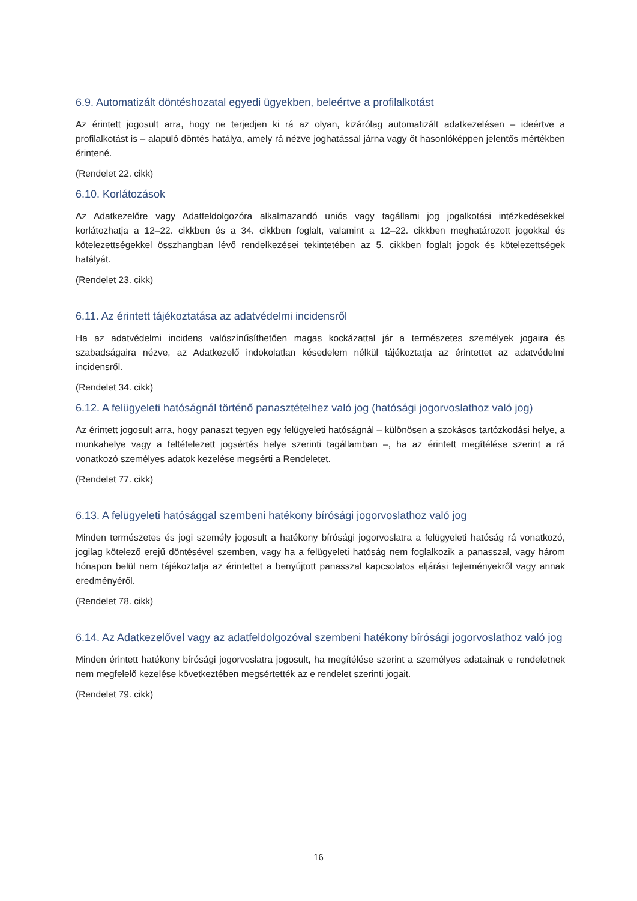6.9. Automatizált döntéshozatal egyedi ügyekben, beleértve a profilalkotást
Az érintett jogosult arra, hogy ne terjedjen ki rá az olyan, kizárólag automatizált adatkezelésen – ideértve a profilalkotást is – alapuló döntés hatálya, amely rá nézve joghatással járna vagy őt hasonlóképpen jelentős mértékben érintené.
(Rendelet 22. cikk)
6.10. Korlátozások
Az Adatkezelőre vagy Adatfeldolgozóra alkalmazandó uniós vagy tagállami jog jogalkotási intézkedésekkel korlátozhatja a 12–22. cikkben és a 34. cikkben foglalt, valamint a 12–22. cikkben meghatározott jogokkal és kötelezettségekkel összhangban lévő rendelkezései tekintetében az 5. cikkben foglalt jogok és kötelezettségek hatályát.
(Rendelet 23. cikk)
6.11. Az érintett tájékoztatása az adatvédelmi incidensről
Ha az adatvédelmi incidens valószínűsíthetően magas kockázattal jár a természetes személyek jogaira és szabadságaira nézve, az Adatkezelő indokolatlan késedelem nélkül tájékoztatja az érintettet az adatvédelmi incidensről.
(Rendelet 34. cikk)
6.12. A felügyeleti hatóságnál történő panasztételhez való jog (hatósági jogorvoslathoz való jog)
Az érintett jogosult arra, hogy panaszt tegyen egy felügyeleti hatóságnál – különösen a szokásos tartózkodási helye, a munkahelye vagy a feltételezett jogsértés helye szerinti tagállamban –, ha az érintett megítélése szerint a rá vonatkozó személyes adatok kezelése megsérti a Rendeletet.
(Rendelet 77. cikk)
6.13. A felügyeleti hatósággal szembeni hatékony bírósági jogorvoslathoz való jog
Minden természetes és jogi személy jogosult a hatékony bírósági jogorvoslatra a felügyeleti hatóság rá vonatkozó, jogilag kötelező erejű döntésével szemben, vagy ha a felügyeleti hatóság nem foglalkozik a panasszal, vagy három hónapon belül nem tájékoztatja az érintettet a benyújtott panasszal kapcsolatos eljárási fejleményekről vagy annak eredményéről.
(Rendelet 78. cikk)
6.14. Az Adatkezelővel vagy az adatfeldolgozóval szembeni hatékony bírósági jogorvoslathoz való jog
Minden érintett hatékony bírósági jogorvoslatra jogosult, ha megítélése szerint a személyes adatainak e rendeletnek nem megfelelő kezelése következtében megsértették az e rendelet szerinti jogait.
(Rendelet 79. cikk)
16